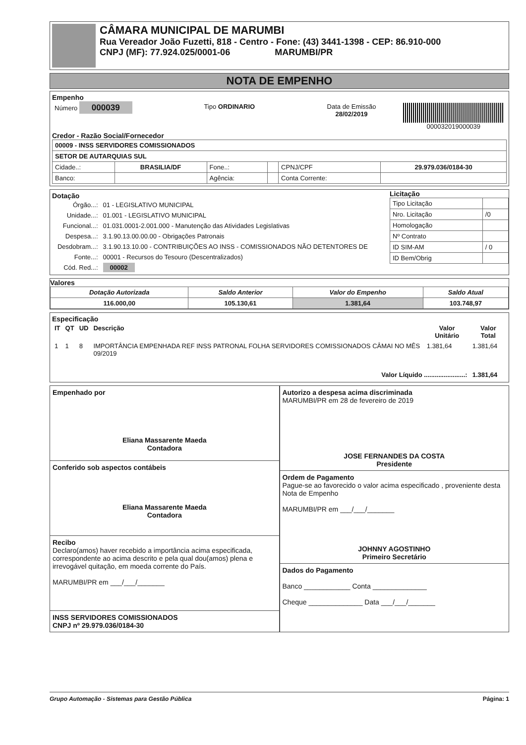CÂMARA MUNICIPAL DE MARUMBI
Rua Vereador João Fuzetti, 818 - Centro - Fone: (43) 3441-1398 - CEP: 86.910-000
CNPJ (MF): 77.924.025/0001-06 MARUMBI/PR
NOTA DE EMPENHO
Empenho
| Número 000039 | Tipo ORDINARIO | Data de Emissão 28/02/2019 | 000032019000039 |
Credor - Razão Social/Fornecedor
| 00009 - INSS SERVIDORES COMISSIONADOS | | | | | |
| SETOR DE AUTARQUIAS SUL | | | | | |
| Cidade..: | BRASILIA/DF | Fone..: | | CPNJ/CPF | 29.979.036/0184-30 |
| Banco: | | Agência: | | Conta Corrente: | |
Dotação
| Órgão...: | 01 - LEGISLATIVO MUNICIPAL |
| Unidade...: | 01.001 - LEGISLATIVO MUNICIPAL |
| Funcional...: | 01.031.0001-2.001.000 - Manutenção das Atividades Legislativas |
| Despesa...: | 3.1.90.13.00.00.00 - Obrigações Patronais |
| Desdobram...: | 3.1.90.13.10.00 - CONTRIBUIÇÕES AO INSS - COMISSIONADOS NÃO DETENTORES DE |
| Fonte...: | 00001 - Recursos do Tesouro (Descentralizados) |
| Cód. Red...: | 00002 |
Licitação
| Tipo Licitação | |
| Nro. Licitação | /0 |
| Homologação | |
| Nº Contrato | |
| ID SIM-AM | / 0 |
| ID Bem/Obrig | |
Valores
| Dotação Autorizada | Saldo Anterior | Valor do Empenho | Saldo Atual |
| --- | --- | --- | --- |
| 116.000,00 | 105.130,61 | 1.381,64 | 103.748,97 |
Especificação
| IT | QT | UD | Descrição | Valor Unitário | Valor Total |
| --- | --- | --- | --- | --- | --- |
| 1 | 1 | 8 | IMPORTÂNCIA EMPENHADA REF INSS PATRONAL FOLHA SERVIDORES COMISSIONADOS CÂMAI NO MÊS 09/2019 | 1.381,64 | 1.381,64 |
| Valor Líquido .......................: | | | | | 1.381,64 |
Empenhado por
Eliana Massarente Maeda
Contadora
Conferido sob aspectos contábeis
Eliana Massarente Maeda
Contadora
Recibo
Declaro(amos) haver recebido a importância acima especificada, correspondente ao acima descrito e pela qual dou(amos) plena e irrevogável quitação, em moeda corrente do País.
MARUMBI/PR em ___/___/_______
INSS SERVIDORES COMISSIONADOS
CNPJ nº 29.979.036/0184-30
Autorizo a despesa acima discriminada
MARUMBI/PR em 28 de fevereiro de 2019
JOSE FERNANDES DA COSTA
Presidente
Ordem de Pagamento
Pague-se ao favorecido o valor acima especificado , proveniente desta Nota de Empenho
MARUMBI/PR em ___/___/_______
JOHNNY AGOSTINHO
Primeiro Secretário
Dados do Pagamento
Banco ____________ Conta ______________
Cheque ______________ Data ___/___/_______
Grupo Automação - Sistemas para Gestão Pública Página: 1